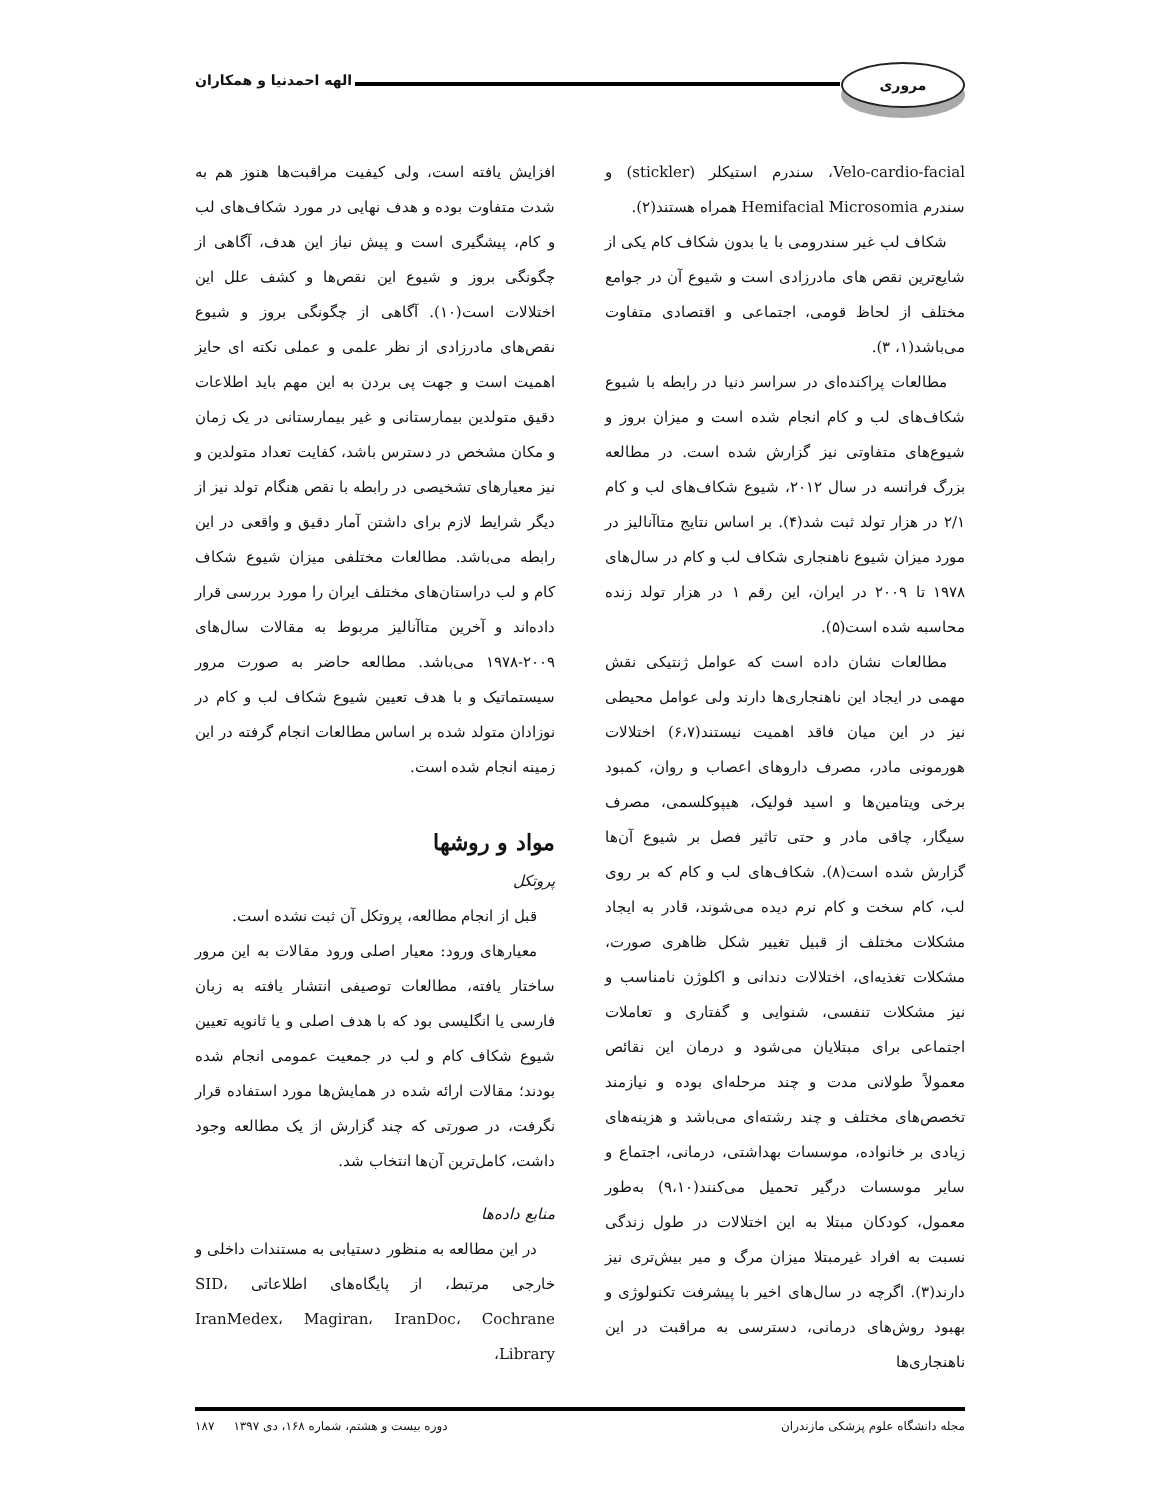مروری
الهه احمدنیا و همکاران
Velo-cardio-facial، سندرم استیکلر (stickler) و سندرم Hemifacial Microsomia همراه هستند(۲).
شکاف لب غیر سندرومی با یا بدون شکاف کام یکی از شایع‌ترین نقص های مادرزادی است و شیوع آن در جوامع مختلف از لحاظ قومی، اجتماعی و اقتصادی متفاوت می‌باشد(۱، ۳).
مطالعات پراکنده‌ای در سراسر دنیا در رابطه با شیوع شکاف‌های لب و کام انجام شده است و میزان بروز و شیوع‌های متفاوتی نیز گزارش شده است. در مطالعه بزرگ فرانسه در سال ۲۰۱۲، شیوع شکاف‌های لب و کام ۲/۱ در هزار تولد ثبت شد(۴). بر اساس نتایج متاآنالیز در مورد میزان شیوع ناهنجاری شکاف لب و کام در سال‌های ۱۹۷۸ تا ۲۰۰۹ در ایران، این رقم ۱ در هزار تولد زنده محاسبه شده است(۵).
مطالعات نشان داده است که عوامل ژنتیکی نقش مهمی در ایجاد این ناهنجاری‌ها دارند ولی عوامل محیطی نیز در این میان فاقد اهمیت نیستند(۶،۷) اختلالات هورمونی مادر، مصرف داروهای اعصاب و روان، کمبود برخی ویتامین‌ها و اسید فولیک، هیپوکلسمی، مصرف سیگار، چاقی مادر و حتی تاثیر فصل بر شیوع آن‌ها گزارش شده است(۸). شکاف‌های لب و کام که بر روی لب، کام سخت و کام نرم دیده می‌شوند، قادر به ایجاد مشکلات مختلف از قبیل تغییر شکل ظاهری صورت، مشکلات تغذیه‌ای، اختلالات دندانی و اکلوژن نامناسب و نیز مشکلات تنفسی، شنوایی و گفتاری و تعاملات اجتماعی برای مبتلایان می‌شود و درمان این نقائص معمولاً طولانی مدت و چند مرحله‌ای بوده و نیازمند تخصص‌های مختلف و چند رشته‌ای می‌باشد و هزینه‌های زیادی بر خانواده، موسسات بهداشتی، درمانی، اجتماع و سایر موسسات درگیر تحمیل می‌کنند(۹،۱۰) به‌طور معمول، کودکان مبتلا به این اختلالات در طول زندگی نسبت به افراد غیرمبتلا میزان مرگ و میر بیش‌تری نیز دارند(۳). اگرچه در سال‌های اخیر با پیشرفت تکنولوژی و بهبود روش‌های درمانی، دسترسی به مراقبت در این ناهنجاری‌ها
افزایش یافته است، ولی کیفیت مراقبت‌ها هنوز هم به شدت متفاوت بوده و هدف نهایی در مورد شکاف‌های لب و کام، پیشگیری است و پیش نیاز این هدف، آگاهی از چگونگی بروز و شیوع این نقص‌ها و کشف علل این اختلالات است(۱۰). آگاهی از چگونگی بروز و شیوع نقص‌های مادرزادی از نظر علمی و عملی نکته ای حایز اهمیت است و جهت پی بردن به این مهم باید اطلاعات دقیق متولدین بیمارستانی و غیر بیمارستانی در یک زمان و مکان مشخص در دسترس باشد، کفایت تعداد متولدین و نیز معیارهای تشخیصی در رابطه با نقص هنگام تولد نیز از دیگر شرایط لازم برای داشتن آمار دقیق و واقعی در این رابطه می‌باشد. مطالعات مختلفی میزان شیوع شکاف کام و لب دراستان‌های مختلف ایران را مورد بررسی قرار داده‌اند و آخرین متاآنالیز مربوط به مقالات سال‌های ۲۰۰۹-۱۹۷۸ می‌باشد. مطالعه حاضر به صورت مرور سیستماتیک و با هدف تعیین شیوع شکاف لب و کام در نوزادان متولد شده بر اساس مطالعات انجام گرفته در این زمینه انجام شده است.
مواد و روشها
پروتکل
قبل از انجام مطالعه، پروتکل آن ثبت نشده است.
معیارهای ورود: معیار اصلی ورود مقالات به این مرور ساختار یافته، مطالعات توصیفی انتشار یافته به زبان فارسی یا انگلیسی بود که با هدف اصلی و یا ثانویه تعیین شیوع شکاف کام و لب در جمعیت عمومی انجام شده بودند؛ مقالات ارائه شده در همایش‌ها مورد استفاده قرار نگرفت، در صورتی که چند گزارش از یک مطالعه وجود داشت، کامل‌ترین آن‌ها انتخاب شد.
منابع داده‌ها
در این مطالعه به منظور دستیابی به مستندات داخلی و خارجی مرتبط، از پایگاه‌های اطلاعاتی SID، IranMedex، Magiran، IranDoc، Cochrane Library،
مجله دانشگاه علوم پزشکی مازندران دوره بیست و هشتم، شماره ۱۶۸، دی ۱۳۹۷ ۱۸۷